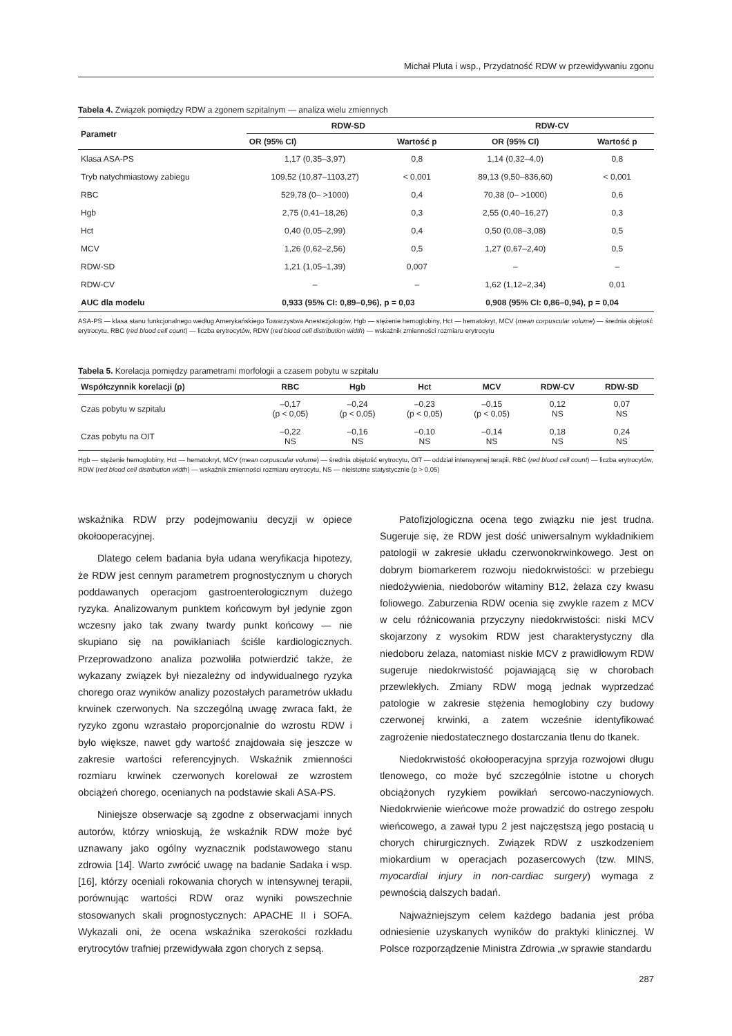Michał Pluta i wsp., Przydatność RDW w przewidywaniu zgonu
Tabela 4. Związek pomiędzy RDW a zgonem szpitalnym — analiza wielu zmiennych
| Parametr | RDW-SD | | RDW-CV | |
| --- | --- | --- | --- | --- |
| | OR (95% CI) | Wartość p | OR (95% CI) | Wartość p |
| Klasa ASA-PS | 1,17 (0,35–3,97) | 0,8 | 1,14 (0,32–4,0) | 0,8 |
| Tryb natychmiastowy zabiegu | 109,52 (10,87–1103,27) | < 0,001 | 89,13 (9,50–836,60) | < 0,001 |
| RBC | 529,78 (0– >1000) | 0,4 | 70,38 (0– >1000) | 0,6 |
| Hgb | 2,75 (0,41–18,26) | 0,3 | 2,55 (0,40–16,27) | 0,3 |
| Hct | 0,40 (0,05–2,99) | 0,4 | 0,50 (0,08–3,08) | 0,5 |
| MCV | 1,26 (0,62–2,56) | 0,5 | 1,27 (0,67–2,40) | 0,5 |
| RDW-SD | 1,21 (1,05–1,39) | 0,007 | – | – |
| RDW-CV | – | – | 1,62 (1,12–2,34) | 0,01 |
| AUC dla modelu | 0,933 (95% CI: 0,89–0,96), p = 0,03 | | 0,908 (95% CI: 0,86–0,94), p = 0,04 | |
ASA-PS — klasa stanu funkcjonalnego według Amerykańskiego Towarzystwa Anestezjologów, Hgb — stężenie hemoglobiny, Hct — hematokryt, MCV (mean corpuscular volume) — średnia objętość erytrocytu, RBC (red blood cell count) — liczba erytrocytów, RDW (red blood cell distribution width) — wskaźnik zmienności rozmiaru erytrocytu
Tabela 5. Korelacja pomiędzy parametrami morfologii a czasem pobytu w szpitalu
| Współczynnik korelacji (p) | RBC | Hgb | Hct | MCV | RDW-CV | RDW-SD |
| --- | --- | --- | --- | --- | --- | --- |
| Czas pobytu w szpitalu | –0,17 (p < 0,05) | –0,24 (p < 0,05) | –0,23 (p < 0,05) | –0,15 (p < 0,05) | 0,12 NS | 0,07 NS |
| Czas pobytu na OIT | –0,22 NS | –0,16 NS | –0,10 NS | –0,14 NS | 0,18 NS | 0,24 NS |
Hgb — stężenie hemoglobiny, Hct — hematokryt, MCV (mean corpuscular volume) — średnia objętość erytrocytu, OIT — oddział intensywnej terapii, RBC (red blood cell count) — liczba erytrocytów, RDW (red blood cell distribution width) — wskaźnik zmienności rozmiaru erytrocytu, NS — nieistotne statystycznie (p > 0,05)
wskaźnika RDW przy podejmowaniu decyzji w opiece okołooperacyjnej.
Dlatego celem badania była udana weryfikacja hipotezy, że RDW jest cennym parametrem prognostycznym u chorych poddawanych operacjom gastroenterologicznym dużego ryzyka. Analizowanym punktem końcowym był jedynie zgon wczesny jako tak zwany twardy punkt końcowy — nie skupiano się na powikłaniach ściśle kardiologicznych. Przeprowadzono analiza pozwoliła potwierdzić także, że wykazany związek był niezależny od indywidualnego ryzyka chorego oraz wyników analizy pozostałych parametrów układu krwinek czerwonych. Na szczególną uwagę zwraca fakt, że ryzyko zgonu wzrastało proporcjonalnie do wzrostu RDW i było większe, nawet gdy wartość znajdowała się jeszcze w zakresie wartości referencyjnych. Wskaźnik zmienności rozmiaru krwinek czerwonych korelował ze wzrostem obciążeń chorego, ocenianych na podstawie skali ASA-PS.
Niniejsze obserwacje są zgodne z obserwacjami innych autorów, którzy wnioskują, że wskaźnik RDW może być uznawany jako ogólny wyznacznik podstawowego stanu zdrowia [14]. Warto zwrócić uwagę na badanie Sadaka i wsp. [16], którzy oceniali rokowania chorych w intensywnej terapii, porównując wartości RDW oraz wyniki powszechnie stosowanych skali prognostycznych: APACHE II i SOFA. Wykazali oni, że ocena wskaźnika szerokości rozkładu erytrocytów trafniej przewidywała zgon chorych z sepsą.
Patofizjologiczna ocena tego związku nie jest trudna. Sugeruje się, że RDW jest dość uniwersalnym wykładnikiem patologii w zakresie układu czerwonokrwinkowego. Jest on dobrym biomarkerem rozwoju niedokrwistości: w przebiegu niedożywienia, niedoborów witaminy B12, żelaza czy kwasu foliowego. Zaburzenia RDW ocenia się zwykle razem z MCV w celu różnicowania przyczyny niedokrwistości: niski MCV skojarzony z wysokim RDW jest charakterystyczny dla niedoboru żelaza, natomiast niskie MCV z prawidłowym RDW sugeruje niedokrwistość pojawiającą się w chorobach przewlekłych. Zmiany RDW mogą jednak wyprzedzać patologie w zakresie stężenia hemoglobiny czy budowy czerwonej krwinki, a zatem wcześnie identyfikować zagrożenie niedostatecznego dostarczania tlenu do tkanek.
Niedokrwistość okołooperacyjna sprzyja rozwojowi długu tlenowego, co może być szczególnie istotne u chorych obciążonych ryzykiem powikłań sercowo-naczyniowych. Niedokrwienie wieńcowe może prowadzić do ostrego zespołu wieńcowego, a zawał typu 2 jest najczęstszą jego postacią u chorych chirurgicznych. Związek RDW z uszkodzeniem miokardium w operacjach pozasercowych (tzw. MINS, myocardial injury in non-cardiac surgery) wymaga z pewnością dalszych badań.
Najważniejszym celem każdego badania jest próba odniesienie uzyskanych wyników do praktyki klinicznej. W Polsce rozporządzenie Ministra Zdrowia „w sprawie standardu
287